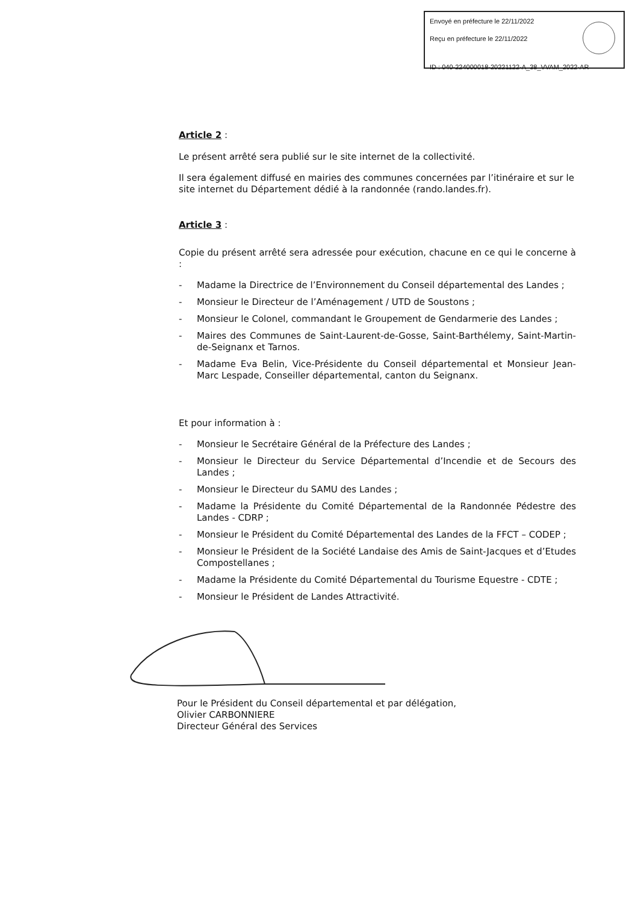Envoyé en préfecture le 22/11/2022
Reçu en préfecture le 22/11/2022
ID : 040-224000018-20221122-A_38_VVAM_2022-AR
Article 2 :
Le présent arrêté sera publié sur le site internet de la collectivité.
Il sera également diffusé en mairies des communes concernées par l’itinéraire et sur le site internet du Département dédié à la randonnée (rando.landes.fr).
Article 3 :
Copie du présent arrêté sera adressée pour exécution, chacune en ce qui le concerne à :
- Madame la Directrice de l’Environnement du Conseil départemental des Landes ;
- Monsieur le Directeur de l’Aménagement / UTD de Soustons ;
- Monsieur le Colonel, commandant le Groupement de Gendarmerie des Landes ;
- Maires des Communes de Saint-Laurent-de-Gosse, Saint-Barthélemy, Saint-Martin-de-Seignanx et Tarnos.
- Madame Eva Belin, Vice-Présidente du Conseil départemental et Monsieur Jean-Marc Lespade, Conseiller départemental, canton du Seignanx.
Et pour information à :
- Monsieur le Secrétaire Général de la Préfecture des Landes ;
- Monsieur le Directeur du Service Départemental d’Incendie et de Secours des Landes ;
- Monsieur le Directeur du SAMU des Landes ;
- Madame la Présidente du Comité Départemental de la Randonnée Pédestre des Landes - CDRP ;
- Monsieur le Président du Comité Départemental des Landes de la FFCT – CODEP ;
- Monsieur le Président de la Société Landaise des Amis de Saint-Jacques et d’Etudes Compostellanes ;
- Madame la Présidente du Comité Départemental du Tourisme Equestre - CDTE ;
- Monsieur le Président de Landes Attractivité.
Pour le Président du Conseil départemental et par délégation,
Olivier CARBONNIERE
Directeur Général des Services